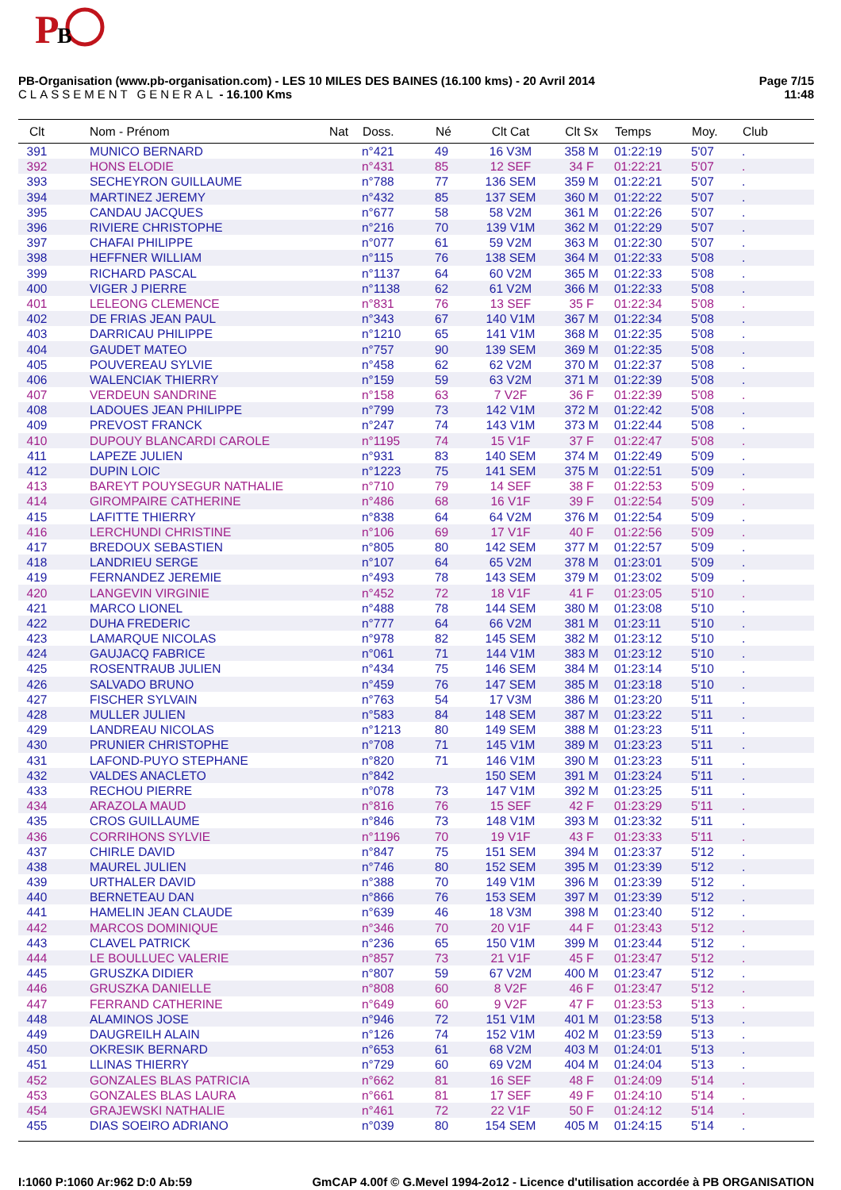P
B
Page 7/15
11:48
PB-Organisation (www.pb-organisation.com) - LES 10 MILES DES BAINES (16.100 kms) - 20 Avril 2014
CLASSEMENT GENERAL - 16.100 Kms
| Clt | Nom - Prénom | Nat | Doss. | Né | Clt Cat | Clt Sx | Temps | Moy. | Club |
| --- | --- | --- | --- | --- | --- | --- | --- | --- | --- |
| 391 | MUNICO BERNARD | | n°421 | 49 | 16 V3M | 358 M | 01:22:19 | 5'07 | . |
| 392 | HONS ELODIE | | n°431 | 85 | 12 SEF | 34 F | 01:22:21 | 5'07 | . |
| 393 | SECHEYRON GUILLAUME | | n°788 | 77 | 136 SEM | 359 M | 01:22:21 | 5'07 | . |
| 394 | MARTINEZ JEREMY | | n°432 | 85 | 137 SEM | 360 M | 01:22:22 | 5'07 | . |
| 395 | CANDAU JACQUES | | n°677 | 58 | 58 V2M | 361 M | 01:22:26 | 5'07 | . |
| 396 | RIVIERE CHRISTOPHE | | n°216 | 70 | 139 V1M | 362 M | 01:22:29 | 5'07 | . |
| 397 | CHAFAI PHILIPPE | | n°077 | 61 | 59 V2M | 363 M | 01:22:30 | 5'07 | . |
| 398 | HEFFNER WILLIAM | | n°115 | 76 | 138 SEM | 364 M | 01:22:33 | 5'08 | . |
| 399 | RICHARD PASCAL | | n°1137 | 64 | 60 V2M | 365 M | 01:22:33 | 5'08 | . |
| 400 | VIGER J PIERRE | | n°1138 | 62 | 61 V2M | 366 M | 01:22:33 | 5'08 | . |
| 401 | LELEONG CLEMENCE | | n°831 | 76 | 13 SEF | 35 F | 01:22:34 | 5'08 | . |
| 402 | DE FRIAS JEAN PAUL | | n°343 | 67 | 140 V1M | 367 M | 01:22:34 | 5'08 | . |
| 403 | DARRICAU PHILIPPE | | n°1210 | 65 | 141 V1M | 368 M | 01:22:35 | 5'08 | . |
| 404 | GAUDET MATEO | | n°757 | 90 | 139 SEM | 369 M | 01:22:35 | 5'08 | . |
| 405 | POUVEREAU SYLVIE | | n°458 | 62 | 62 V2M | 370 M | 01:22:37 | 5'08 | . |
| 406 | WALENCIAK THIERRY | | n°159 | 59 | 63 V2M | 371 M | 01:22:39 | 5'08 | . |
| 407 | VERDEUN SANDRINE | | n°158 | 63 | 7 V2F | 36 F | 01:22:39 | 5'08 | . |
| 408 | LADOUES JEAN PHILIPPE | | n°799 | 73 | 142 V1M | 372 M | 01:22:42 | 5'08 | . |
| 409 | PREVOST FRANCK | | n°247 | 74 | 143 V1M | 373 M | 01:22:44 | 5'08 | . |
| 410 | DUPOUY BLANCARDI CAROLE | | n°1195 | 74 | 15 V1F | 37 F | 01:22:47 | 5'08 | . |
| 411 | LAPEZE JULIEN | | n°931 | 83 | 140 SEM | 374 M | 01:22:49 | 5'09 | . |
| 412 | DUPIN LOIC | | n°1223 | 75 | 141 SEM | 375 M | 01:22:51 | 5'09 | . |
| 413 | BAREYT POUYSEGUR NATHALIE | | n°710 | 79 | 14 SEF | 38 F | 01:22:53 | 5'09 | . |
| 414 | GIROMPAIRE CATHERINE | | n°486 | 68 | 16 V1F | 39 F | 01:22:54 | 5'09 | . |
| 415 | LAFITTE THIERRY | | n°838 | 64 | 64 V2M | 376 M | 01:22:54 | 5'09 | . |
| 416 | LERCHUNDI CHRISTINE | | n°106 | 69 | 17 V1F | 40 F | 01:22:56 | 5'09 | . |
| 417 | BREDOUX SEBASTIEN | | n°805 | 80 | 142 SEM | 377 M | 01:22:57 | 5'09 | . |
| 418 | LANDRIEU SERGE | | n°107 | 64 | 65 V2M | 378 M | 01:23:01 | 5'09 | . |
| 419 | FERNANDEZ JEREMIE | | n°493 | 78 | 143 SEM | 379 M | 01:23:02 | 5'09 | . |
| 420 | LANGEVIN VIRGINIE | | n°452 | 72 | 18 V1F | 41 F | 01:23:05 | 5'10 | . |
| 421 | MARCO LIONEL | | n°488 | 78 | 144 SEM | 380 M | 01:23:08 | 5'10 | . |
| 422 | DUHA FREDERIC | | n°777 | 64 | 66 V2M | 381 M | 01:23:11 | 5'10 | . |
| 423 | LAMARQUE NICOLAS | | n°978 | 82 | 145 SEM | 382 M | 01:23:12 | 5'10 | . |
| 424 | GAUJACQ FABRICE | | n°061 | 71 | 144 V1M | 383 M | 01:23:12 | 5'10 | . |
| 425 | ROSENTRAUB JULIEN | | n°434 | 75 | 146 SEM | 384 M | 01:23:14 | 5'10 | . |
| 426 | SALVADO BRUNO | | n°459 | 76 | 147 SEM | 385 M | 01:23:18 | 5'10 | . |
| 427 | FISCHER SYLVAIN | | n°763 | 54 | 17 V3M | 386 M | 01:23:20 | 5'11 | . |
| 428 | MULLER JULIEN | | n°583 | 84 | 148 SEM | 387 M | 01:23:22 | 5'11 | . |
| 429 | LANDREAU NICOLAS | | n°1213 | 80 | 149 SEM | 388 M | 01:23:23 | 5'11 | . |
| 430 | PRUNIER CHRISTOPHE | | n°708 | 71 | 145 V1M | 389 M | 01:23:23 | 5'11 | . |
| 431 | LAFOND-PUYO STEPHANE | | n°820 | 71 | 146 V1M | 390 M | 01:23:23 | 5'11 | . |
| 432 | VALDES ANACLETO | | n°842 | | 150 SEM | 391 M | 01:23:24 | 5'11 | . |
| 433 | RECHOU PIERRE | | n°078 | 73 | 147 V1M | 392 M | 01:23:25 | 5'11 | . |
| 434 | ARAZOLA MAUD | | n°816 | 76 | 15 SEF | 42 F | 01:23:29 | 5'11 | . |
| 435 | CROS GUILLAUME | | n°846 | 73 | 148 V1M | 393 M | 01:23:32 | 5'11 | . |
| 436 | CORRIHONS SYLVIE | | n°1196 | 70 | 19 V1F | 43 F | 01:23:33 | 5'11 | . |
| 437 | CHIRLE DAVID | | n°847 | 75 | 151 SEM | 394 M | 01:23:37 | 5'12 | . |
| 438 | MAUREL JULIEN | | n°746 | 80 | 152 SEM | 395 M | 01:23:39 | 5'12 | . |
| 439 | URTHALER DAVID | | n°388 | 70 | 149 V1M | 396 M | 01:23:39 | 5'12 | . |
| 440 | BERNETEAU DAN | | n°866 | 76 | 153 SEM | 397 M | 01:23:39 | 5'12 | . |
| 441 | HAMELIN JEAN CLAUDE | | n°639 | 46 | 18 V3M | 398 M | 01:23:40 | 5'12 | . |
| 442 | MARCOS DOMINIQUE | | n°346 | 70 | 20 V1F | 44 F | 01:23:43 | 5'12 | . |
| 443 | CLAVEL PATRICK | | n°236 | 65 | 150 V1M | 399 M | 01:23:44 | 5'12 | . |
| 444 | LE BOULLUEC VALERIE | | n°857 | 73 | 21 V1F | 45 F | 01:23:47 | 5'12 | . |
| 445 | GRUSZKA DIDIER | | n°807 | 59 | 67 V2M | 400 M | 01:23:47 | 5'12 | . |
| 446 | GRUSZKA DANIELLE | | n°808 | 60 | 8 V2F | 46 F | 01:23:47 | 5'12 | . |
| 447 | FERRAND CATHERINE | | n°649 | 60 | 9 V2F | 47 F | 01:23:53 | 5'13 | . |
| 448 | ALAMINOS JOSE | | n°946 | 72 | 151 V1M | 401 M | 01:23:58 | 5'13 | . |
| 449 | DAUGREILH ALAIN | | n°126 | 74 | 152 V1M | 402 M | 01:23:59 | 5'13 | . |
| 450 | OKRESIK BERNARD | | n°653 | 61 | 68 V2M | 403 M | 01:24:01 | 5'13 | . |
| 451 | LLINAS THIERRY | | n°729 | 60 | 69 V2M | 404 M | 01:24:04 | 5'13 | . |
| 452 | GONZALES BLAS PATRICIA | | n°662 | 81 | 16 SEF | 48 F | 01:24:09 | 5'14 | . |
| 453 | GONZALES BLAS LAURA | | n°661 | 81 | 17 SEF | 49 F | 01:24:10 | 5'14 | . |
| 454 | GRAJEWSKI NATHALIE | | n°461 | 72 | 22 V1F | 50 F | 01:24:12 | 5'14 | . |
| 455 | DIAS SOEIRO ADRIANO | | n°039 | 80 | 154 SEM | 405 M | 01:24:15 | 5'14 | . |
I:1060 P:1060 Ar:962 D:0 Ab:59 GmCAP 4.00f © G.Mevel 1994-2o12 - Licence d'utilisation accordée à PB ORGANISATION